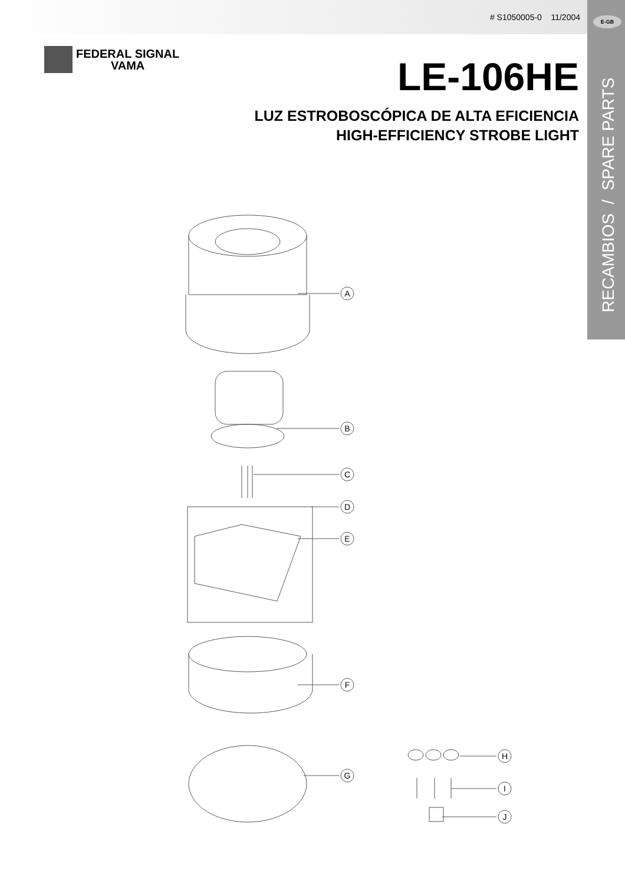# S1050005-0 11/2004
E-GB
RECAMBIOS / SPARE PARTS
FEDERAL SIGNAL
VAMA
LE-106HE
LUZ ESTROBOSCÓPICA DE ALTA EFICIENCIA
HIGH-EFFICIENCY STROBE LIGHT
A
B
C
D
E
F
G
H
I
J